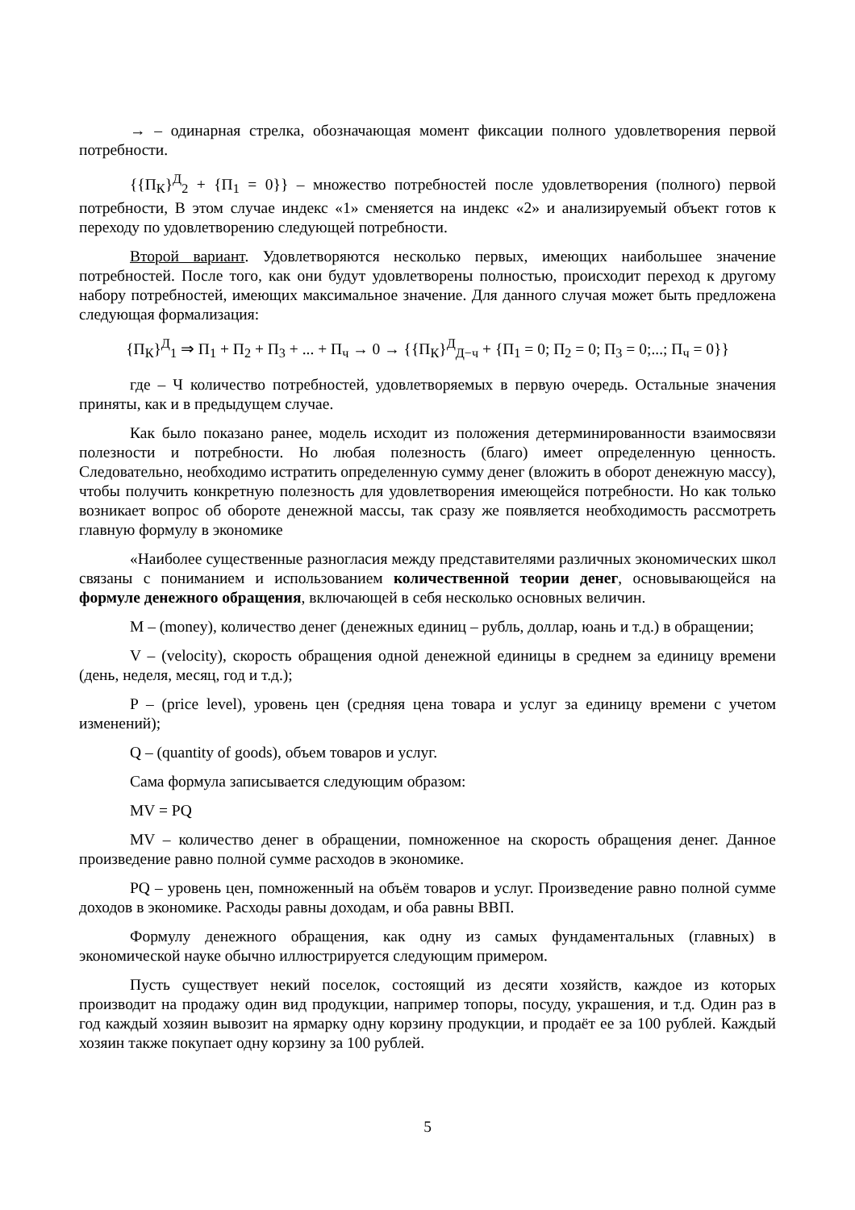→ – одинарная стрелка, обозначающая момент фиксации полного удовлетворения первой потребности.
{{П<sub>К</sub>}<sup>Д</sup><sub>2</sub> + {П<sub>1</sub> = 0}} – множество потребностей после удовлетворения (полного) первой потребности, В этом случае индекс «1» сменяется на индекс «2» и анализируемый объект готов к переходу по удовлетворению следующей потребности.
Второй вариант. Удовлетворяются несколько первых, имеющих наибольшее значение потребностей. После того, как они будут удовлетворены полностью, происходит переход к другому набору потребностей, имеющих максимальное значение. Для данного случая может быть предложена следующая формализация:
{П<sub>К</sub>}<sup>Д</sup><sub>1</sub> ⇒ П<sub>1</sub> + П<sub>2</sub> + П<sub>3</sub> + ... + П<sub>ч</sub> → 0 → {{П<sub>К</sub>}<sup>Д</sup><sub>Д−ч</sub> + {П<sub>1</sub> = 0; П<sub>2</sub> = 0; П<sub>3</sub> = 0;...; П<sub>ч</sub> = 0}}
где – Ч количество потребностей, удовлетворяемых в первую очередь. Остальные значения приняты, как и в предыдущем случае.
Как было показано ранее, модель исходит из положения детерминированности взаимосвязи полезности и потребности. Но любая полезность (благо) имеет определенную ценность. Следовательно, необходимо истратить определенную сумму денег (вложить в оборот денежную массу), чтобы получить конкретную полезность для удовлетворения имеющейся потребности. Но как только возникает вопрос об обороте денежной массы, так сразу же появляется необходимость рассмотреть главную формулу в экономике
«Наиболее существенные разногласия между представителями различных экономических школ связаны с пониманием и использованием количественной теории денег, основывающейся на формуле денежного обращения, включающей в себя несколько основных величин.
M – (money), количество денег (денежных единиц – рубль, доллар, юань и т.д.) в обращении;
V – (velocity), скорость обращения одной денежной единицы в среднем за единицу времени (день, неделя, месяц, год и т.д.);
P – (price level), уровень цен (средняя цена товара и услуг за единицу времени с учетом изменений);
Q – (quantity of goods), объем товаров и услуг.
Сама формула записывается следующим образом:
MV = PQ
MV – количество денег в обращении, помноженное на скорость обращения денег. Данное произведение равно полной сумме расходов в экономике.
PQ – уровень цен, помноженный на объём товаров и услуг. Произведение равно полной сумме доходов в экономике. Расходы равны доходам, и оба равны ВВП.
Формулу денежного обращения, как одну из самых фундаментальных (главных) в экономической науке обычно иллюстрируется следующим примером.
Пусть существует некий поселок, состоящий из десяти хозяйств, каждое из которых производит на продажу один вид продукции, например топоры, посуду, украшения, и т.д. Один раз в год каждый хозяин вывозит на ярмарку одну корзину продукции, и продаёт ее за 100 рублей. Каждый хозяин также покупает одну корзину за 100 рублей.
5